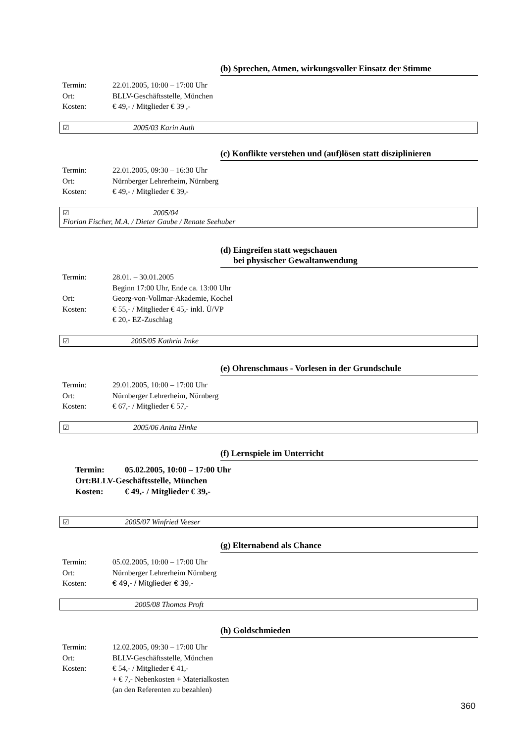(b) Sprechen, Atmen, wirkungsvoller Einsatz der Stimme
| Termin: | 22.01.2005, 10:00 – 17:00 Uhr |
| Ort: | BLLV-Geschäftsstelle, München |
| Kosten: | € 49,- / Mitglieder € 39 ,- |
☑ 2005/03 Karin Auth
(c) Konflikte verstehen und (auf)lösen statt disziplinieren
| Termin: | 22.01.2005, 09:30 – 16:30 Uhr |
| Ort: | Nürnberger Lehrerheim, Nürnberg |
| Kosten: | € 49,- / Mitglieder € 39,- |
☑ 2005/04
Florian Fischer, M.A. / Dieter Gaube / Renate Seehuber
(d) Eingreifen statt wegschauen
bei physischer Gewaltanwendung
| Termin: | 28.01. – 30.01.2005 Beginn 17:00 Uhr, Ende ca. 13:00 Uhr |
| Ort: | Georg-von-Vollmar-Akademie, Kochel |
| Kosten: | € 55,- / Mitglieder € 45,- inkl. Ü/VP € 20,- EZ-Zuschlag |
☑ 2005/05 Kathrin Imke
(e) Ohrenschmaus - Vorlesen in der Grundschule
| Termin: | 29.01.2005, 10:00 – 17:00 Uhr |
| Ort: | Nürnberger Lehrerheim, Nürnberg |
| Kosten: | € 67,- / Mitglieder € 57,- |
☑ 2005/06 Anita Hinke
(f) Lernspiele im Unterricht
| Termin: | 05.02.2005, 10:00 – 17:00 Uhr |
| Ort:BLLV-Geschäftsstelle, München | |
| Kosten: | € 49,- / Mitglieder € 39,- |
☑ 2005/07 Winfried Veeser
(g) Elternabend als Chance
| Termin: | 05.02.2005, 10:00 – 17:00 Uhr |
| Ort: | Nürnberger Lehrerheim Nürnberg |
| Kosten: | € 49,- / Mitglieder € 39,- |
2005/08 Thomas Proft
(h) Goldschmieden
| Termin: | 12.02.2005, 09:30 – 17:00 Uhr |
| Ort: | BLLV-Geschäftsstelle, München |
| Kosten: | € 54,- / Mitglieder € 41,- + € 7,- Nebenkosten + Materialkosten (an den Referenten zu bezahlen) |
360